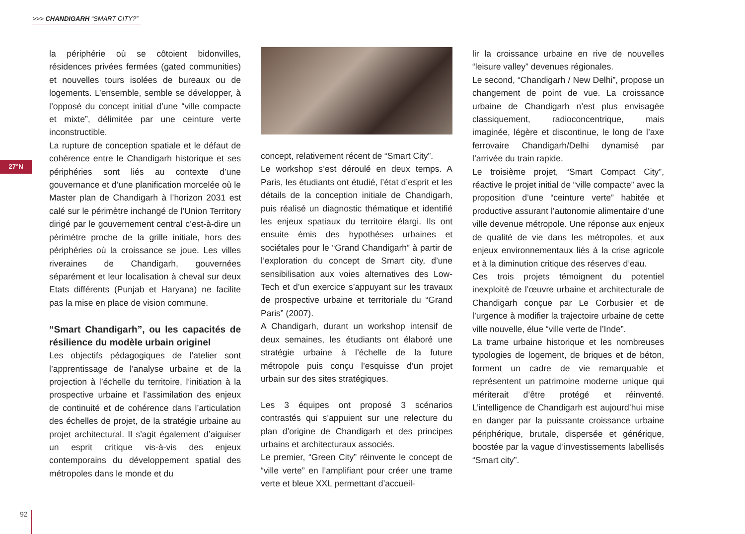>>> CHANDIGARH “SMART CITY?”
27°N
la périphérie où se côtoient bidonvilles, résidences privées fermées (gated communities) et nouvelles tours isolées de bureaux ou de logements. L’ensemble, semble se développer, à l’opposé du concept initial d’une “ville compacte et mixte”, délimitée par une ceinture verte inconstructible.
La rupture de conception spatiale et le défaut de cohérence entre le Chandigarh historique et ses périphéries sont liés au contexte d’une gouvernance et d’une planification morcelée où le Master plan de Chandigarh à l’horizon 2031 est calé sur le périmètre inchangé de l’Union Territory dirigé par le gouvernement central c’est-à-dire un périmètre proche de la grille initiale, hors des périphéries où la croissance se joue. Les villes riveraines de Chandigarh, gouvernées séparément et leur localisation à cheval sur deux Etats différents (Punjab et Haryana) ne facilite pas la mise en place de vision commune.
“Smart Chandigarh”, ou les capacités de résilience du modèle urbain originel
Les objectifs pédagogiques de l’atelier sont l’apprentissage de l’analyse urbaine et de la projection à l’échelle du territoire, l’initiation à la prospective urbaine et l’assimilation des enjeux de continuité et de cohérence dans l’articulation des échelles de projet, de la stratégie urbaine au projet architectural. Il s’agit également d’aiguiser un esprit critique vis-à-vis des enjeux contemporains du développement spatial des métropoles dans le monde et du
concept, relativement récent de “Smart City”.
Le workshop s’est déroulé en deux temps. A Paris, les étudiants ont étudié, l’état d’esprit et les détails de la conception initiale de Chandigarh, puis réalisé un diagnostic thématique et identifié les enjeux spatiaux du territoire élargi. Ils ont ensuite émis des hypothèses urbaines et sociétales pour le “Grand Chandigarh” à partir de l’exploration du concept de Smart city, d’une sensibilisation aux voies alternatives des Low-Tech et d’un exercice s’appuyant sur les travaux de prospective urbaine et territoriale du “Grand Paris” (2007).
A Chandigarh, durant un workshop intensif de deux semaines, les étudiants ont élaboré une stratégie urbaine à l’échelle de la future métropole puis conçu l’esquisse d’un projet urbain sur des sites stratégiques.
Les 3 équipes ont proposé 3 scénarios contrastés qui s’appuient sur une relecture du plan d’origine de Chandigarh et des principes urbains et architecturaux associés.
Le premier, “Green City” réinvente le concept de “ville verte” en l’amplifiant pour créer une trame verte et bleue XXL permettant d’accueil-
lir la croissance urbaine en rive de nouvelles “leisure valley” devenues régionales.
Le second, “Chandigarh / New Delhi”, propose un changement de point de vue. La croissance urbaine de Chandigarh n’est plus envisagée classiquement, radioconcentrique, mais imaginée, légère et discontinue, le long de l’axe ferrovaire Chandigarh/Delhi dynamisé par l’arrivée du train rapide.
Le troisième projet, “Smart Compact City”, réactive le projet initial de “ville compacte” avec la proposition d’une “ceinture verte” habitée et productive assurant l’autonomie alimentaire d’une ville devenue métropole. Une réponse aux enjeux de qualité de vie dans les métropoles, et aux enjeux environnementaux liés à la crise agricole et à la diminution critique des réserves d’eau.
Ces trois projets témoignent du potentiel inexploité de l’œuvre urbaine et architecturale de Chandigarh conçue par Le Corbusier et de l’urgence à modifier la trajectoire urbaine de cette ville nouvelle, élue “ville verte de l’Inde”.
La trame urbaine historique et les nombreuses typologies de logement, de briques et de béton, forment un cadre de vie remarquable et représentent un patrimoine moderne unique qui mériterait d’être protégé et réinventé. L’intelligence de Chandigarh est aujourd’hui mise en danger par la puissante croissance urbaine périphérique, brutale, dispersée et générique, boostée par la vague d’investissements labellisés “Smart city”.
92